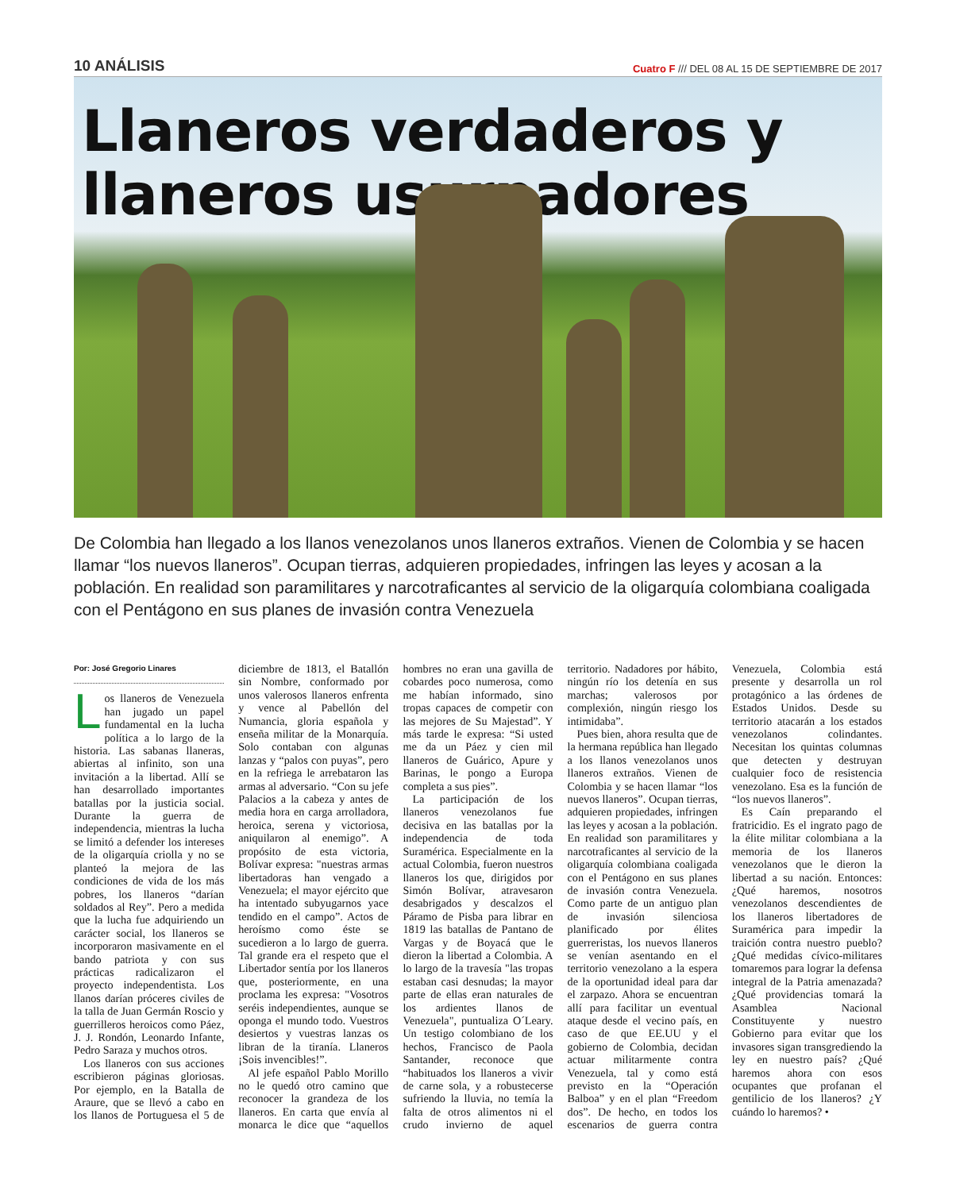10 ANÁLISIS Cuatro F /// DEL 08 AL 15 DE SEPTIEMBRE DE 2017
Llaneros verdaderos y llaneros usurpadores
De Colombia han llegado a los llanos venezolanos unos llaneros extraños. Vienen de Colombia y se hacen llamar “los nuevos llaneros”. Ocupan tierras, adquieren propiedades, infringen las leyes y acosan a la población. En realidad son paramilitares y narcotraficantes al servicio de la oligarquía colombiana coaligada con el Pentágono en sus planes de invasión contra Venezuela
Por: José Gregorio Linares
Los llaneros de Venezuela han jugado un papel fundamental en la lucha política a lo largo de la historia. Las sabanas llaneras, abiertas al infinito, son una invitación a la libertad. Allí se han desarrollado importantes batallas por la justicia social. Durante la guerra de independencia, mientras la lucha se limitó a defender los intereses de la oligarquía criolla y no se planteó la mejora de las condiciones de vida de los más pobres, los llaneros “darían soldados al Rey”. Pero a medida que la lucha fue adquiriendo un carácter social, los llaneros se incorporaron masivamente en el bando patriota y con sus prácticas radicalizaron el proyecto independentista. Los llanos darían próceres civiles de la talla de Juan Germán Roscio y guerrilleros heroicos como Páez, J. J. Rondón, Leonardo Infante, Pedro Saraza y muchos otros.
Los llaneros con sus acciones escribieron páginas gloriosas. Por ejemplo, en la Batalla de Araure, que se llevó a cabo en los llanos de Portuguesa el 5 de diciembre de 1813, el Batallón sin Nombre, conformado por unos valerosos llaneros enfrenta y vence al Pabellón del Numancia, gloria española y enseña militar de la Monarquía. Solo contaban con algunas lanzas y “palos con puyas”, pero en la refriega le arrebataron las armas al adversario. “Con su jefe Palacios a la cabeza y antes de media hora en carga arrolladora, heroica, serena y victoriosa, aniquilaron al enemigo”. A propósito de esta victoria, Bolívar expresa: "nuestras armas libertadoras han vengado a Venezuela; el mayor ejército que ha intentado subyugarnos yace tendido en el campo”. Actos de heroísmo como éste se sucedieron a lo largo de guerra. Tal grande era el respeto que el Libertador sentía por los llaneros que, posteriormente, en una proclama les expresa: "Vosotros seréis independientes, aunque se oponga el mundo todo. Vuestros desiertos y vuestras lanzas os libran de la tiranía. Llaneros ¡Sois invencibles!”.
Al jefe español Pablo Morillo no le quedó otro camino que reconocer la grandeza de los llaneros. En carta que envía al monarca le dice que “aquellos hombres no eran una gavilla de cobardes poco numerosa, como me habían informado, sino tropas capaces de competir con las mejores de Su Majestad”. Y más tarde le expresa: “Si usted me da un Páez y cien mil llaneros de Guárico, Apure y Barinas, le pongo a Europa completa a sus pies”.
La participación de los llaneros venezolanos fue decisiva en las batallas por la independencia de toda Suramérica. Especialmente en la actual Colombia, fueron nuestros llaneros los que, dirigidos por Simón Bolívar, atravesaron desabrigados y descalzos el Páramo de Pisba para librar en 1819 las batallas de Pantano de Vargas y de Boyacá que le dieron la libertad a Colombia. A lo largo de la travesía "las tropas estaban casi desnudas; la mayor parte de ellas eran naturales de los ardientes llanos de Venezuela", puntualiza O´Leary. Un testigo colombiano de los hechos, Francisco de Paola Santander, reconoce que “habituados los llaneros a vivir de carne sola, y a robustecerse sufriendo la lluvia, no temía la falta de otros alimentos ni el crudo invierno de aquel territorio. Nadadores por hábito, ningún río los detenía en sus marchas; valerosos por complexión, ningún riesgo los intimidaba”.
Pues bien, ahora resulta que de la hermana república han llegado a los llanos venezolanos unos llaneros extraños. Vienen de Colombia y se hacen llamar “los nuevos llaneros”. Ocupan tierras, adquieren propiedades, infringen las leyes y acosan a la población. En realidad son paramilitares y narcotraficantes al servicio de la oligarquía colombiana coaligada con el Pentágono en sus planes de invasión contra Venezuela. Como parte de un antiguo plan de invasión silenciosa planificado por élites guerreristas, los nuevos llaneros se venían asentando en el territorio venezolano a la espera de la oportunidad ideal para dar el zarpazo. Ahora se encuentran allí para facilitar un eventual ataque desde el vecino país, en caso de que EE.UU y el gobierno de Colombia, decidan actuar militarmente contra Venezuela, tal y como está previsto en la “Operación Balboa” y en el plan “Freedom dos”. De hecho, en todos los escenarios de guerra contra Venezuela, Colombia está presente y desarrolla un rol protagónico a las órdenes de Estados Unidos. Desde su territorio atacarán a los estados venezolanos colindantes. Necesitan los quintas columnas que detecten y destruyan cualquier foco de resistencia venezolano. Esa es la función de “los nuevos llaneros”.
Es Caín preparando el fratricidio. Es el ingrato pago de la élite militar colombiana a la memoria de los llaneros venezolanos que le dieron la libertad a su nación. Entonces: ¿Qué haremos, nosotros venezolanos descendientes de los llaneros libertadores de Suramérica para impedir la traición contra nuestro pueblo? ¿Qué medidas cívico-militares tomaremos para lograr la defensa integral de la Patria amenazada? ¿Qué providencias tomará la Asamblea Nacional Constituyente y nuestro Gobierno para evitar que los invasores sigan transgrediendo la ley en nuestro país? ¿Qué haremos ahora con esos ocupantes que profanan el gentilicio de los llaneros? ¿Y cuándo lo haremos? •